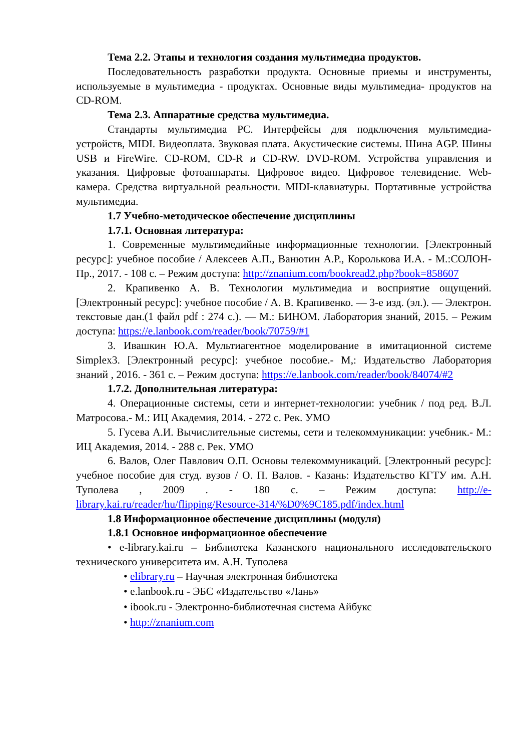Тема 2.2. Этапы и технология создания мультимедиа продуктов.
Последовательность разработки продукта. Основные приемы и инструменты, используемые в мультимедиа - продуктах. Основные виды мультимедиа- продуктов на CD-ROM.
Тема 2.3. Аппаратные средства мультимедиа.
Стандарты мультимедиа PC. Интерфейсы для подключения мультимедиа-устройств, MIDI. Видеоплата. Звуковая плата. Акустические системы. Шина AGP. Шины USB и FireWire. CD-ROM, CD-R и CD-RW. DVD-ROM. Устройства управления и указания. Цифровые фотоаппараты. Цифровое видео. Цифровое телевидение. Web-камера. Средства виртуальной реальности. MIDI-клавиатуры. Портативные устройства мультимедиа.
1.7 Учебно-методическое обеспечение дисциплины
1.7.1. Основная литература:
1. Современные мультимедийные информационные технологии. [Электронный ресурс]: учебное пособие / Алексеев А.П., Ванютин А.Р., Королькова И.А. - М.:СОЛОН-Пр., 2017. - 108 с. – Режим доступа: http://znanium.com/bookread2.php?book=858607
2. Крапивенко А. В. Технологии мультимедиа и восприятие ощущений. [Электронный ресурс]: учебное пособие / А. В. Крапивенко. — 3-е изд. (эл.). — Электрон. текстовые дан.(1 файл pdf : 274 с.). — М.: БИНОМ. Лаборатория знаний, 2015. – Режим доступа: https://e.lanbook.com/reader/book/70759/#1
3. Ивашкин Ю.А. Мультиагентное моделирование в имитационной системе Simplex3. [Электронный ресурс]: учебное пособие.- М,: Издательство Лаборатория знаний , 2016. - 361 с. – Режим доступа: https://e.lanbook.com/reader/book/84074/#2
1.7.2. Дополнительная литература:
4. Операционные системы, сети и интернет-технологии: учебник / под ред. В.Л. Матросова.- М.: ИЦ Академия, 2014. - 272 с. Рек. УМО
5. Гусева А.И. Вычислительные системы, сети и телекоммуникации: учебник.- М.: ИЦ Академия, 2014. - 288 с. Рек. УМО
6. Валов, Олег Павлович О.П. Основы телекоммуникаций. [Электронный ресурс]: учебное пособие для студ. вузов / О. П. Валов. - Казань: Издательство КГТУ им. А.Н. Туполева , 2009 . - 180 с. – Режим доступа: http://e-library.kai.ru/reader/hu/flipping/Resource-314/%D0%9C185.pdf/index.html
1.8 Информационное обеспечение дисциплины (модуля)
1.8.1 Основное информационное обеспечение
• e-library.kai.ru – Библиотека Казанского национального исследовательского технического университета им. А.Н. Туполева
• elibrary.ru – Научная электронная библиотека
• e.lanbook.ru - ЭБС «Издательство «Лань»
• ibook.ru - Электронно-библиотечная система Айбукс
• http://znanium.com